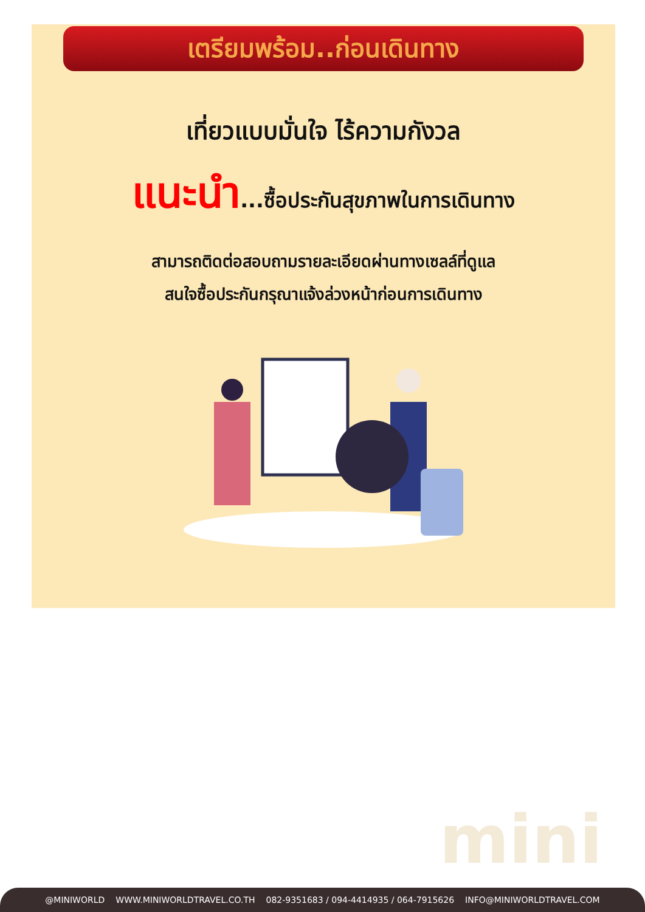เตรียมพร้อม..ก่อนเดินทาง
เที่ยวแบบมั่นใจ ไร้ความกังวล
แนะนำ...ซื้อประกันสุขภาพในการเดินทาง
สามารถติดต่อสอบถามรายละเอียดผ่านทางเซลล์ที่ดูแล
สนใจซื้อประกันกรุณาแจ้งล่วงหน้าก่อนการเดินทาง
mini
@MINIWORLD WWW.MINIWORLDTRAVEL.CO.TH 082-9351683 / 094-4414935 / 064-7915626 INFO@MINIWORLDTRAVEL.COM